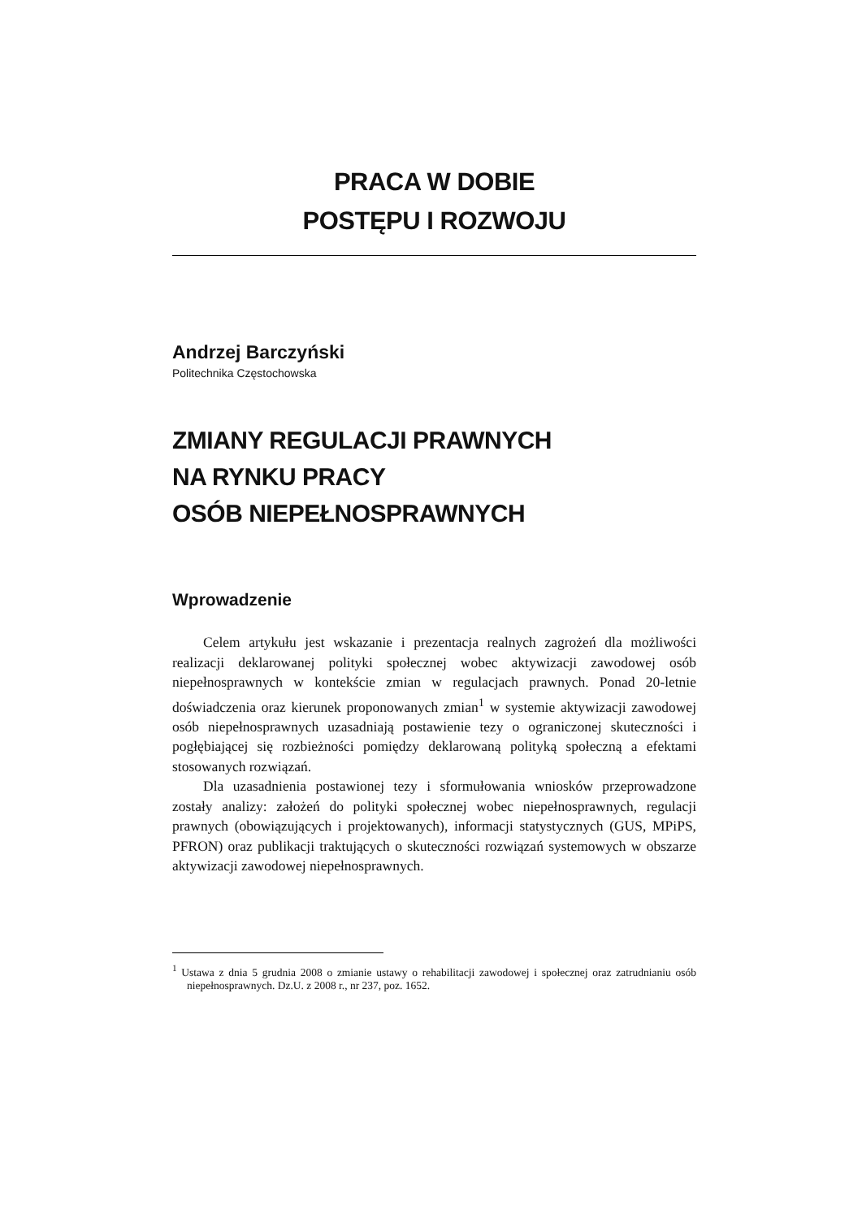PRACA W DOBIE
POSTĘPU I ROZWOJU
Andrzej Barczyński
Politechnika Częstochowska
ZMIANY REGULACJI PRAWNYCH
NA RYNKU PRACY
OSÓB NIEPEŁNOSPRAWNYCH
Wprowadzenie
Celem artykułu jest wskazanie i prezentacja realnych zagrożeń dla możliwości realizacji deklarowanej polityki społecznej wobec aktywizacji zawodowej osób niepełnosprawnych w kontekście zmian w regulacjach prawnych. Ponad 20-letnie doświadczenia oraz kierunek proponowanych zmian<sup>1</sup> w systemie aktywizacji zawodowej osób niepełnosprawnych uzasadniają postawienie tezy o ograniczonej skuteczności i pogłębiającej się rozbieżności pomiędzy deklarowaną polityką społeczną a efektami stosowanych rozwiązań.
Dla uzasadnienia postawionej tezy i sformułowania wniosków przeprowadzone zostały analizy: założeń do polityki społecznej wobec niepełnosprawnych, regulacji prawnych (obowiązujących i projektowanych), informacji statystycznych (GUS, MPiPS, PFRON) oraz publikacji traktujących o skuteczności rozwiązań systemowych w obszarze aktywizacji zawodowej niepełnosprawnych.
<sup>1</sup> Ustawa z dnia 5 grudnia 2008 o zmianie ustawy o rehabilitacji zawodowej i społecznej oraz zatrudnianiu osób niepełnosprawnych. Dz.U. z 2008 r., nr 237, poz. 1652.